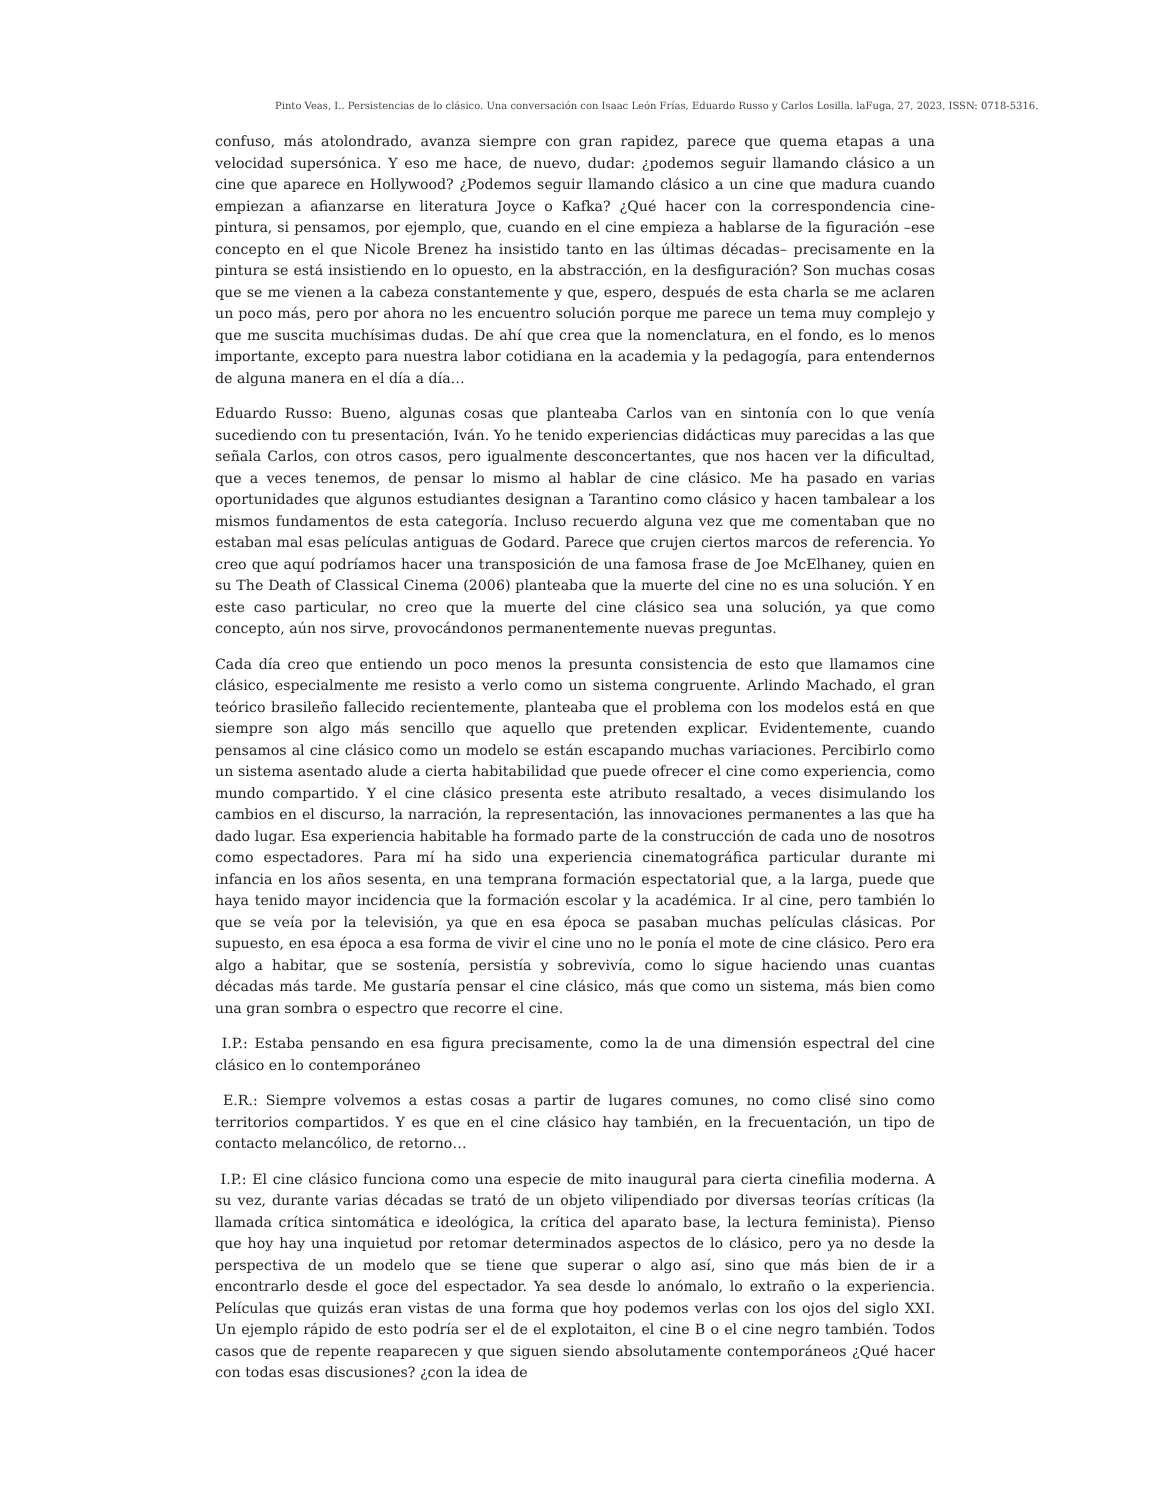Pinto Veas, I.. Persistencias de lo clásico. Una conversación con Isaac León Frías, Eduardo Russo y Carlos Losilla. laFuga, 27, 2023, ISSN: 0718-5316.
confuso, más atolondrado, avanza siempre con gran rapidez, parece que quema etapas a una velocidad supersónica. Y eso me hace, de nuevo, dudar: ¿podemos seguir llamando clásico a un cine que aparece en Hollywood? ¿Podemos seguir llamando clásico a un cine que madura cuando empiezan a afianzarse en literatura Joyce o Kafka? ¿Qué hacer con la correspondencia cine-pintura, si pensamos, por ejemplo, que, cuando en el cine empieza a hablarse de la figuración –ese concepto en el que Nicole Brenez ha insistido tanto en las últimas décadas– precisamente en la pintura se está insistiendo en lo opuesto, en la abstracción, en la desfiguración? Son muchas cosas que se me vienen a la cabeza constantemente y que, espero, después de esta charla se me aclaren un poco más, pero por ahora no les encuentro solución porque me parece un tema muy complejo y que me suscita muchísimas dudas. De ahí que crea que la nomenclatura, en el fondo, es lo menos importante, excepto para nuestra labor cotidiana en la academia y la pedagogía, para entendernos de alguna manera en el día a día…
Eduardo Russo: Bueno, algunas cosas que planteaba Carlos van en sintonía con lo que venía sucediendo con tu presentación, Iván. Yo he tenido experiencias didácticas muy parecidas a las que señala Carlos, con otros casos, pero igualmente desconcertantes, que nos hacen ver la dificultad, que a veces tenemos, de pensar lo mismo al hablar de cine clásico. Me ha pasado en varias oportunidades que algunos estudiantes designan a Tarantino como clásico y hacen tambalear a los mismos fundamentos de esta categoría. Incluso recuerdo alguna vez que me comentaban que no estaban mal esas películas antiguas de Godard. Parece que crujen ciertos marcos de referencia. Yo creo que aquí podríamos hacer una transposición de una famosa frase de Joe McElhaney, quien en su The Death of Classical Cinema (2006) planteaba que la muerte del cine no es una solución. Y en este caso particular, no creo que la muerte del cine clásico sea una solución, ya que como concepto, aún nos sirve, provocándonos permanentemente nuevas preguntas.
Cada día creo que entiendo un poco menos la presunta consistencia de esto que llamamos cine clásico, especialmente me resisto a verlo como un sistema congruente. Arlindo Machado, el gran teórico brasileño fallecido recientemente, planteaba que el problema con los modelos está en que siempre son algo más sencillo que aquello que pretenden explicar. Evidentemente, cuando pensamos al cine clásico como un modelo se están escapando muchas variaciones. Percibirlo como un sistema asentado alude a cierta habitabilidad que puede ofrecer el cine como experiencia, como mundo compartido. Y el cine clásico presenta este atributo resaltado, a veces disimulando los cambios en el discurso, la narración, la representación, las innovaciones permanentes a las que ha dado lugar. Esa experiencia habitable ha formado parte de la construcción de cada uno de nosotros como espectadores. Para mí ha sido una experiencia cinematográfica particular durante mi infancia en los años sesenta, en una temprana formación espectatorial que, a la larga, puede que haya tenido mayor incidencia que la formación escolar y la académica. Ir al cine, pero también lo que se veía por la televisión, ya que en esa época se pasaban muchas películas clásicas. Por supuesto, en esa época a esa forma de vivir el cine uno no le ponía el mote de cine clásico. Pero era algo a habitar, que se sostenía, persistía y sobrevivía, como lo sigue haciendo unas cuantas décadas más tarde. Me gustaría pensar el cine clásico, más que como un sistema, más bien como una gran sombra o espectro que recorre el cine.
I.P.: Estaba pensando en esa figura precisamente, como la de una dimensión espectral del cine clásico en lo contemporáneo
E.R.: Siempre volvemos a estas cosas a partir de lugares comunes, no como clisé sino como territorios compartidos. Y es que en el cine clásico hay también, en la frecuentación, un tipo de contacto melancólico, de retorno…
I.P.: El cine clásico funciona como una especie de mito inaugural para cierta cinefilia moderna. A su vez, durante varias décadas se trató de un objeto vilipendiado por diversas teorías críticas (la llamada crítica sintomática e ideológica, la crítica del aparato base, la lectura feminista). Pienso que hoy hay una inquietud por retomar determinados aspectos de lo clásico, pero ya no desde la perspectiva de un modelo que se tiene que superar o algo así, sino que más bien de ir a encontrarlo desde el goce del espectador. Ya sea desde lo anómalo, lo extraño o la experiencia. Películas que quizás eran vistas de una forma que hoy podemos verlas con los ojos del siglo XXI. Un ejemplo rápido de esto podría ser el de el explotaiton, el cine B o el cine negro también. Todos casos que de repente reaparecen y que siguen siendo absolutamente contemporáneos ¿Qué hacer con todas esas discusiones? ¿con la idea de